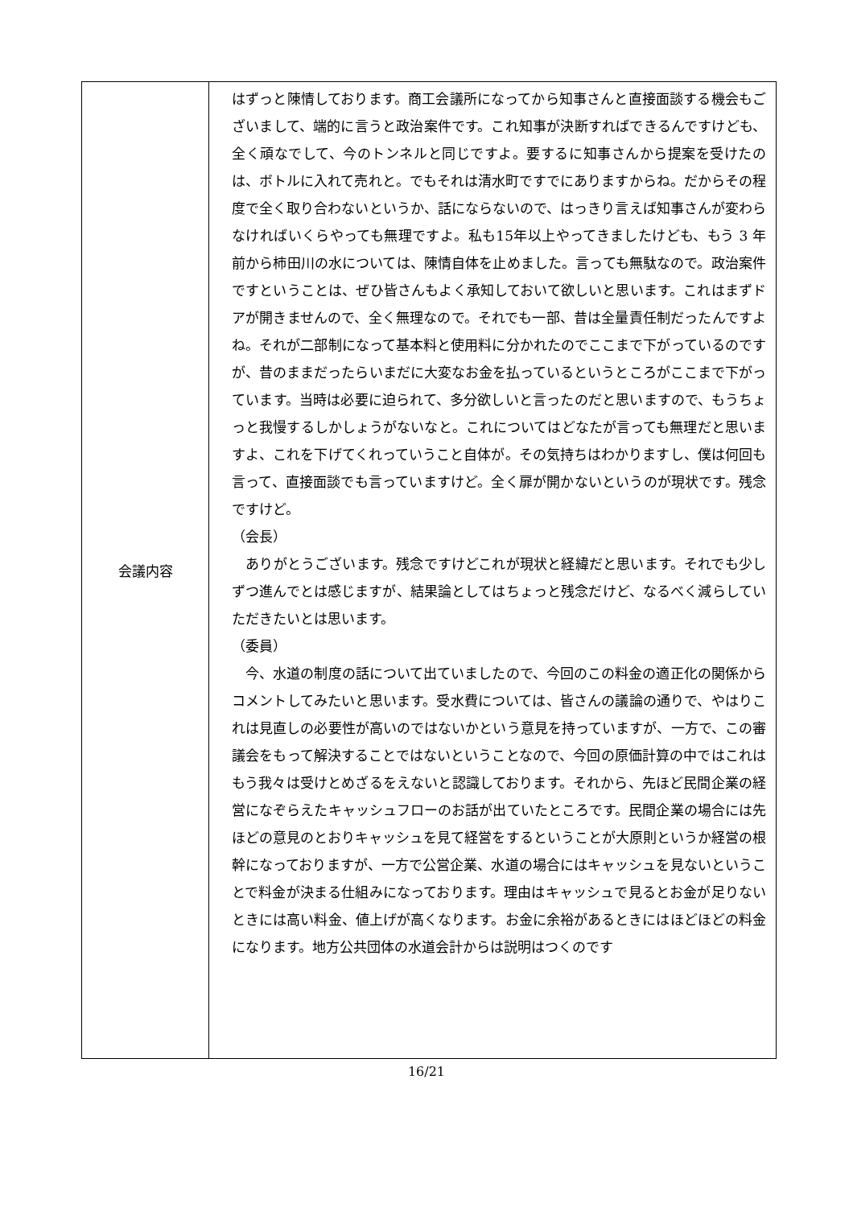| 会議内容 | はずっと陳情しております。商工会議所になってから知事さんと直接面談する機会もございまして、端的に言うと政治案件です。これ知事が決断すればできるんですけども、全く頑なでして、今のトンネルと同じですよ。要するに知事さんから提案を受けたのは、ボトルに入れて売れと。でもそれは清水町ですでにありますからね。だからその程度で全く取り合わないというか、話にならないので、はっきり言えば知事さんが変わらなければいくらやっても無理ですよ。私も15年以上やってきましたけども、もう 3 年前から柿田川の水については、陳情自体を止めました。言っても無駄なので。政治案件ですということは、ぜひ皆さんもよく承知しておいて欲しいと思います。これはまずドアが開きませんので、全く無理なので。それでも一部、昔は全量責任制だったんですよね。それが二部制になって基本料と使用料に分かれたのでここまで下がっているのですが、昔のままだったらいまだに大変なお金を払っているというところがここまで下がっています。当時は必要に迫られて、多分欲しいと言ったのだと思いますので、もうちょっと我慢するしかしょうがないなと。これについてはどなたが言っても無理だと思いますよ、これを下げてくれっていうこと自体が。その気持ちはわかりますし、僕は何回も言って、直接面談でも言っていますけど。全く扉が開かないというのが現状です。残念ですけど。 （会長） ありがとうございます。残念ですけどこれが現状と経緯だと思います。それでも少しずつ進んでとは感じますが、結果論としてはちょっと残念だけど、なるべく減らしていただきたいとは思います。 （委員） 今、水道の制度の話について出ていましたので、今回のこの料金の適正化の関係からコメントしてみたいと思います。受水費については、皆さんの議論の通りで、やはりこれは見直しの必要性が高いのではないかという意見を持っていますが、一方で、この審議会をもって解決することではないということなので、今回の原価計算の中ではこれはもう我々は受けとめざるをえないと認識しております。それから、先ほど民間企業の経営になぞらえたキャッシュフローのお話が出ていたところです。民間企業の場合には先ほどの意見のとおりキャッシュを見て経営をするということが大原則というか経営の根幹になっておりますが、一方で公営企業、水道の場合にはキャッシュを見ないということで料金が決まる仕組みになっております。理由はキャッシュで見るとお金が足りないときには高い料金、値上げが高くなります。お金に余裕があるときにはほどほどの料金になります。地方公共団体の水道会計からは説明はつくのです |
16/21